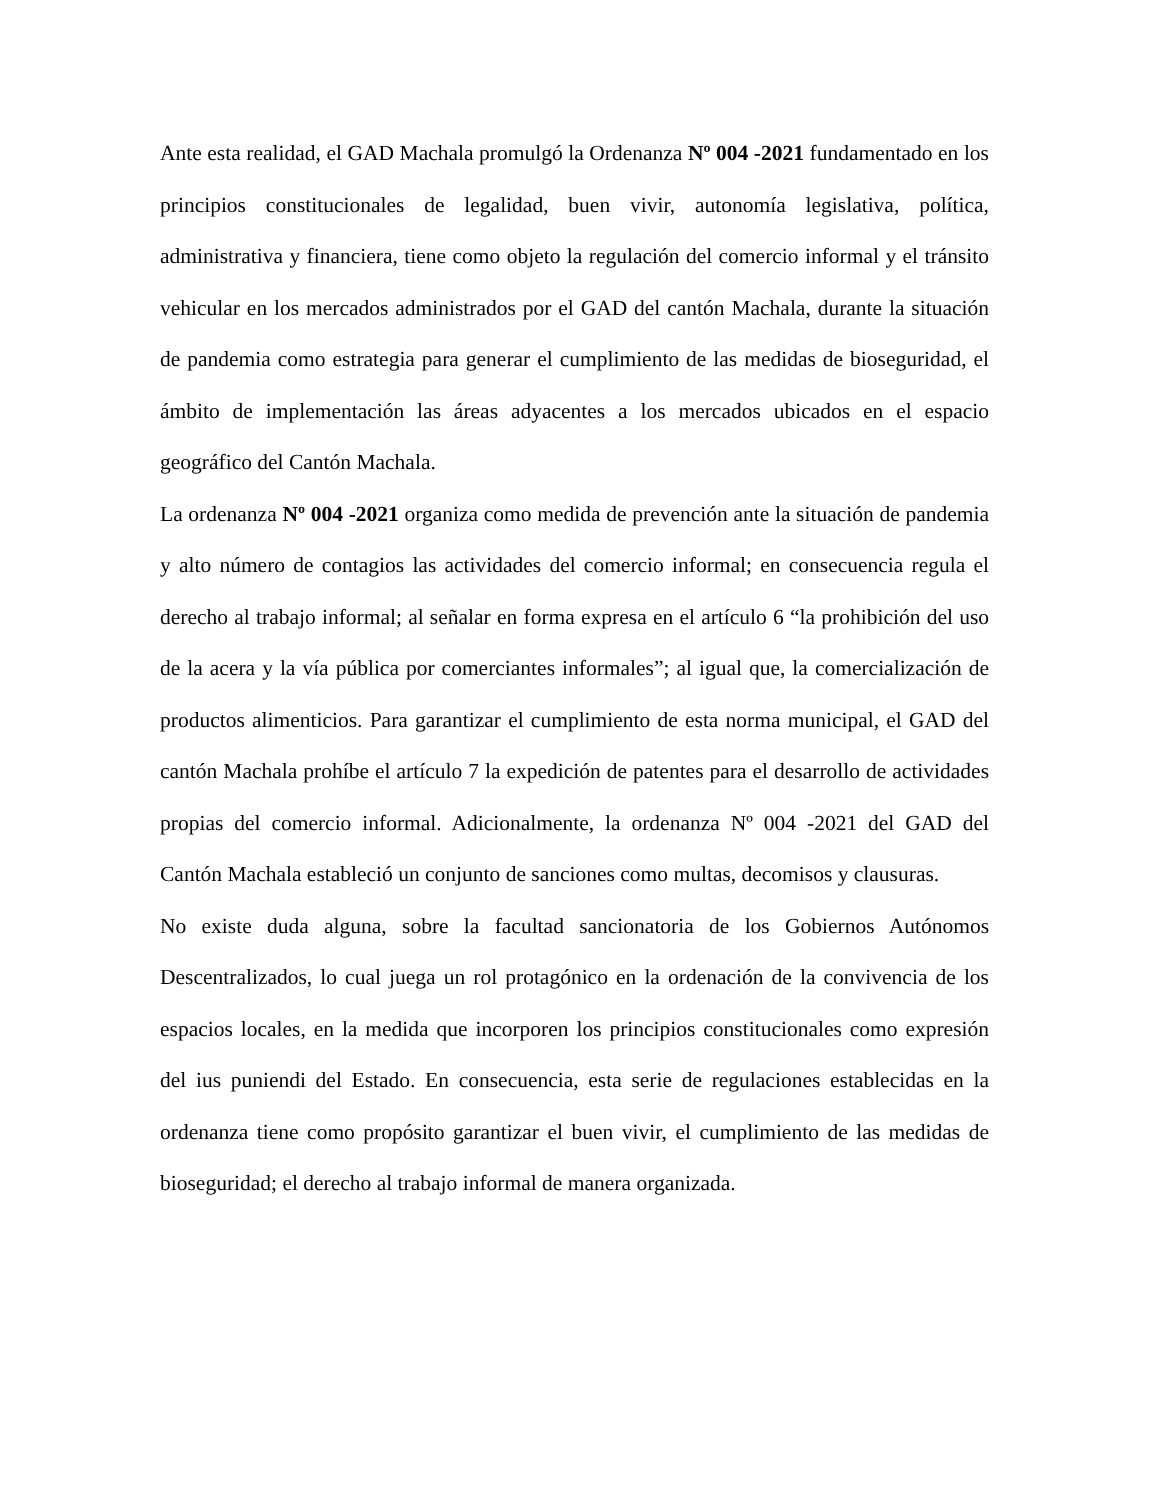Ante esta realidad, el GAD Machala promulgó la Ordenanza Nº 004 -2021 fundamentado en los principios constitucionales de legalidad, buen vivir, autonomía legislativa, política, administrativa y financiera, tiene como objeto la regulación del comercio informal y el tránsito vehicular en los mercados administrados por el GAD del cantón Machala, durante la situación de pandemia como estrategia para generar el cumplimiento de las medidas de bioseguridad, el ámbito de implementación las áreas adyacentes a los mercados ubicados en el espacio geográfico del Cantón Machala.
La ordenanza Nº 004 -2021 organiza como medida de prevención ante la situación de pandemia y alto número de contagios las actividades del comercio informal; en consecuencia regula el derecho al trabajo informal; al señalar en forma expresa en el artículo 6 “la prohibición del uso de la acera y la vía pública por comerciantes informales”; al igual que, la comercialización de productos alimenticios. Para garantizar el cumplimiento de esta norma municipal, el GAD del cantón Machala prohíbe el artículo 7 la expedición de patentes para el desarrollo de actividades propias del comercio informal. Adicionalmente, la ordenanza Nº 004 -2021 del GAD del Cantón Machala estableció un conjunto de sanciones como multas, decomisos y clausuras.
No existe duda alguna, sobre la facultad sancionatoria de los Gobiernos Autónomos Descentralizados, lo cual juega un rol protagónico en la ordenación de la convivencia de los espacios locales, en la medida que incorporen los principios constitucionales como expresión del ius puniendi del Estado. En consecuencia, esta serie de regulaciones establecidas en la ordenanza tiene como propósito garantizar el buen vivir, el cumplimiento de las medidas de bioseguridad; el derecho al trabajo informal de manera organizada.